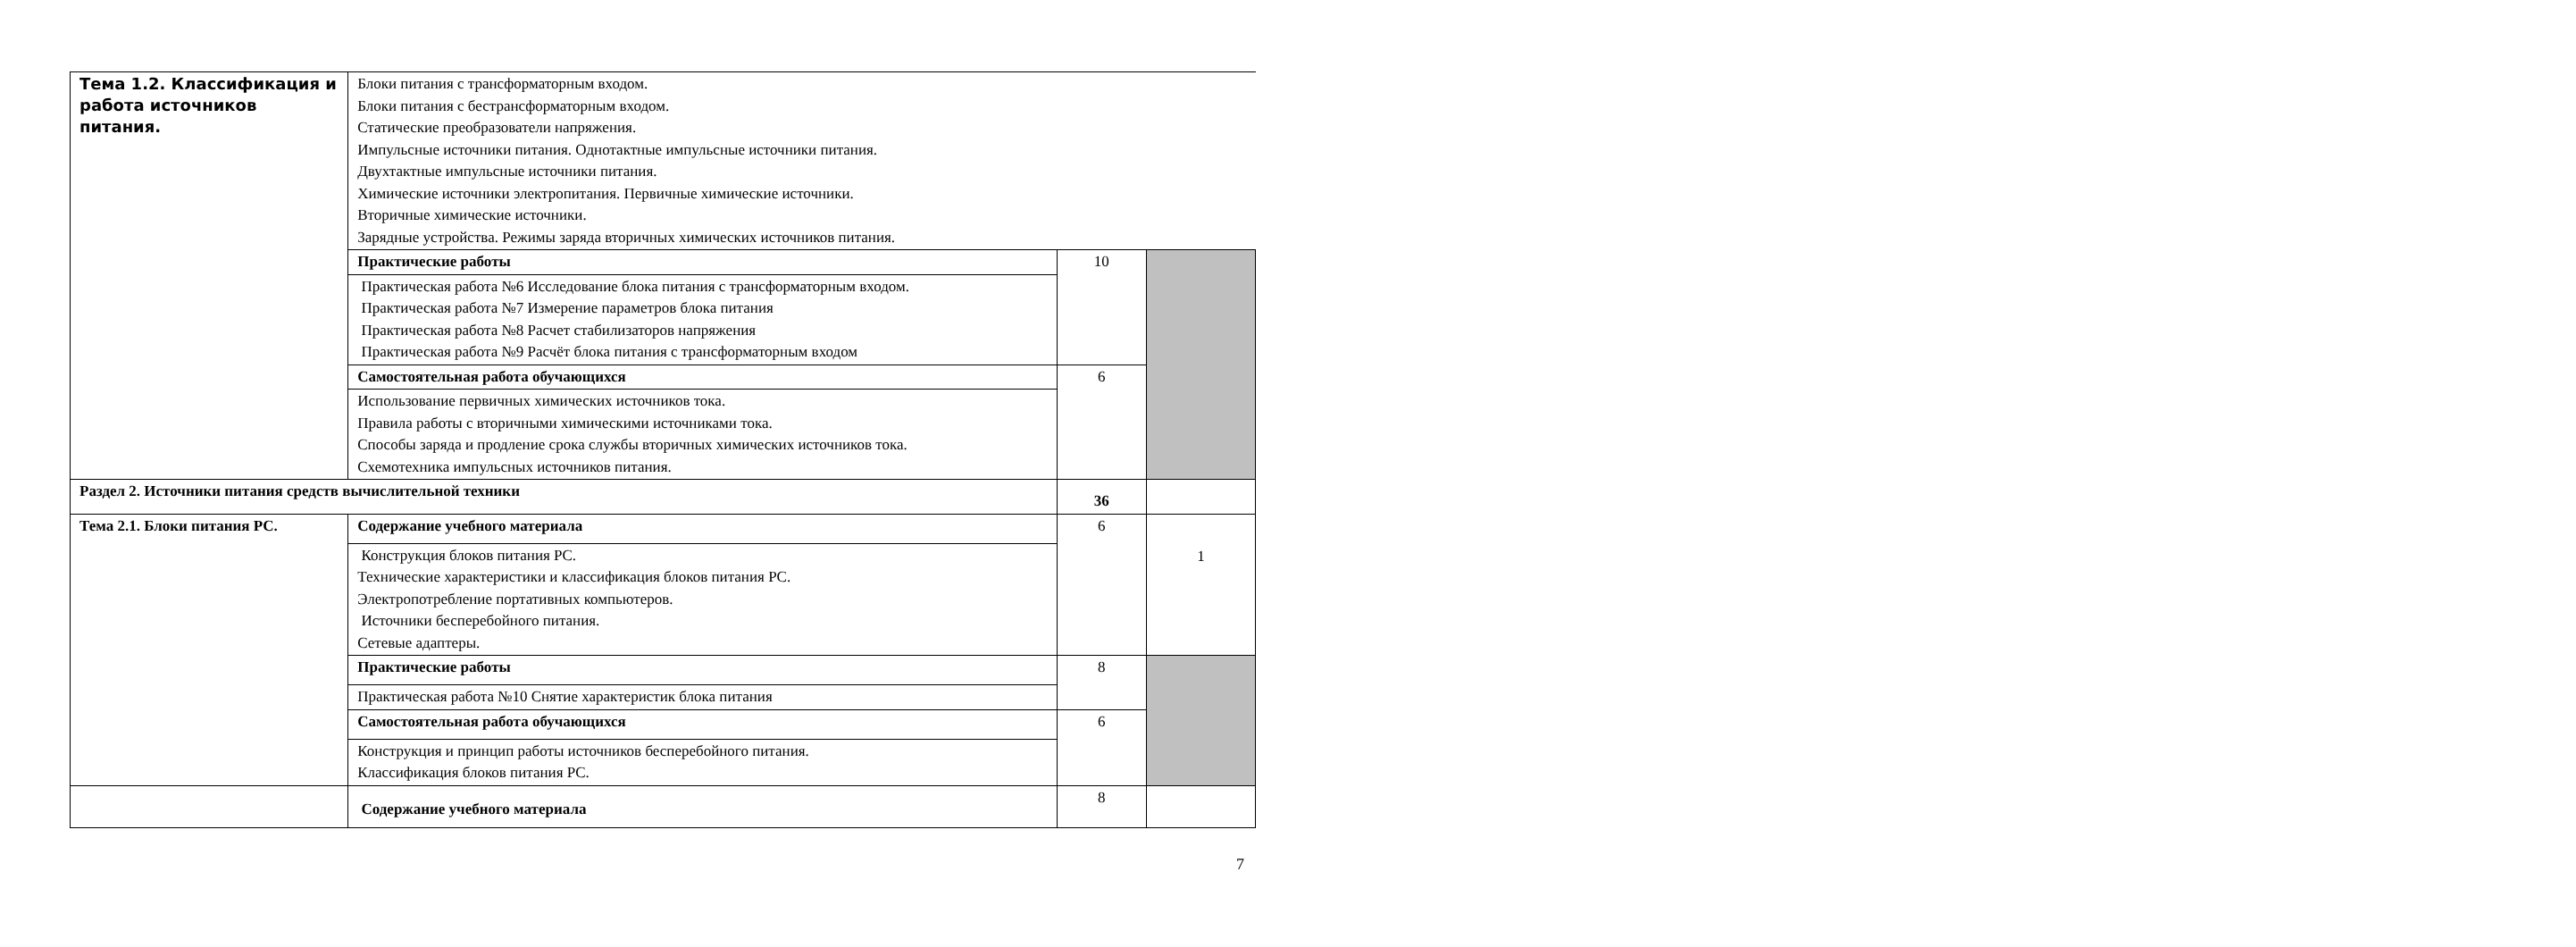| Тема 1.2. Классификация и работа источников питания. | Блоки питания с трансформаторным входом. Блоки питания с бестрансформаторным входом. Статические преобразователи напряжения. Импульсные источники питания. Однотактные импульсные источники питания. Двухтактные импульсные источники питания. Химические источники электропитания. Первичные химические источники. Вторичные химические источники. Зарядные устройства. Режимы заряда вторичных химических источников питания. | | |
| | Практические работы | 10 | |
| | Практическая работа №6 Исследование блока питания с трансформаторным входом. Практическая работа №7 Измерение параметров блока питания Практическая работа №8 Расчет стабилизаторов напряжения Практическая работа №9 Расчёт блока питания с трансформаторным входом | | |
| | Самостоятельная работа обучающихся | 6 | |
| | Использование первичных химических источников тока. Правила работы с вторичными химическими источниками тока. Способы заряда и продление срока службы вторичных химических источников тока. Схемотехника импульсных источников питания. | | |
| Раздел 2. Источники питания средств вычислительной техники | | 36 | |
| Тема 2.1. Блоки питания PC. | Содержание учебного материала | 6 | 1 |
| | Конструкция блоков питания PC. Технические характеристики и классификация блоков питания PC. Электропотребление портативных компьютеров. Источники бесперебойного питания. Сетевые адаптеры. | | |
| | Практические работы | 8 | |
| | Практическая работа №10 Снятие характеристик блока питания | | |
| | Самостоятельная работа обучающихся | 6 | |
| | Конструкция и принцип работы источников бесперебойного питания. Классификация блоков питания PC. | | |
| | Содержание учебного материала | 8 | |
7